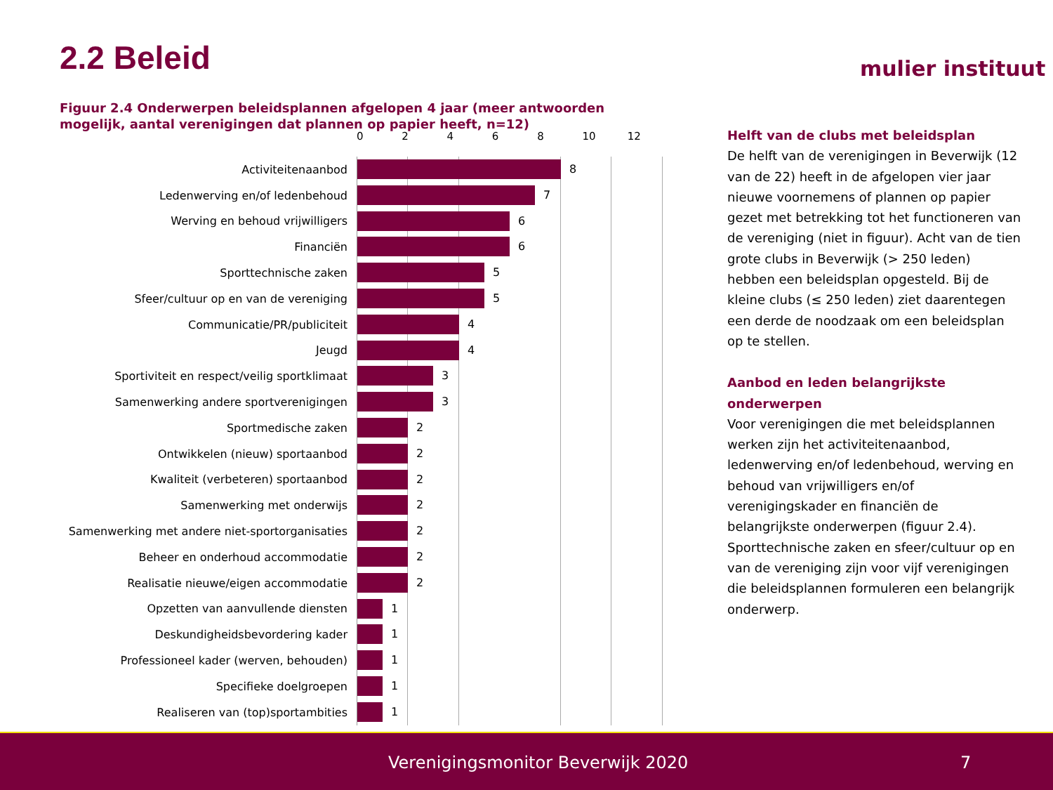2.2 Beleid mulier instituut
Figuur 2.4 Onderwerpen beleidsplannen afgelopen 4 jaar (meer antwoorden mogelijk, aantal verenigingen dat plannen op papier heeft, n=12)
0 2 4 6 8 10 12
Activiteitenaanbod
8
Ledenwerving en/of ledenbehoud
7
Werving en behoud vrijwilligers
6
Financiën
6
Sporttechnische zaken
5
Sfeer/cultuur op en van de vereniging
5
Communicatie/PR/publiciteit
4
Jeugd
4
Sportiviteit en respect/veilig sportklimaat
3
Samenwerking andere sportverenigingen
3
Sportmedische zaken
2
Ontwikkelen (nieuw) sportaanbod
2
Kwaliteit (verbeteren) sportaanbod
2
Samenwerking met onderwijs
2
Samenwerking met andere niet-sportorganisaties
2
Beheer en onderhoud accommodatie
2
Realisatie nieuwe/eigen accommodatie
2
Opzetten van aanvullende diensten
1
Deskundigheidsbevordering kader
1
Professioneel kader (werven, behouden)
1
Specifieke doelgroepen
1
Realiseren van (top)sportambities
1
Helft van de clubs met beleidsplan
De helft van de verenigingen in Beverwijk (12 van de 22) heeft in de afgelopen vier jaar nieuwe voornemens of plannen op papier gezet met betrekking tot het functioneren van de vereniging (niet in figuur). Acht van de tien grote clubs in Beverwijk (> 250 leden) hebben een beleidsplan opgesteld. Bij de kleine clubs (≤ 250 leden) ziet daarentegen een derde de noodzaak om een beleidsplan op te stellen.
Aanbod en leden belangrijkste onderwerpen
Voor verenigingen die met beleidsplannen werken zijn het activiteitenaanbod, ledenwerving en/of ledenbehoud, werving en behoud van vrijwilligers en/of verenigingskader en financiën de belangrijkste onderwerpen (figuur 2.4). Sporttechnische zaken en sfeer/cultuur op en van de vereniging zijn voor vijf verenigingen die beleidsplannen formuleren een belangrijk onderwerp.
Verenigingsmonitor Beverwijk 2020 7